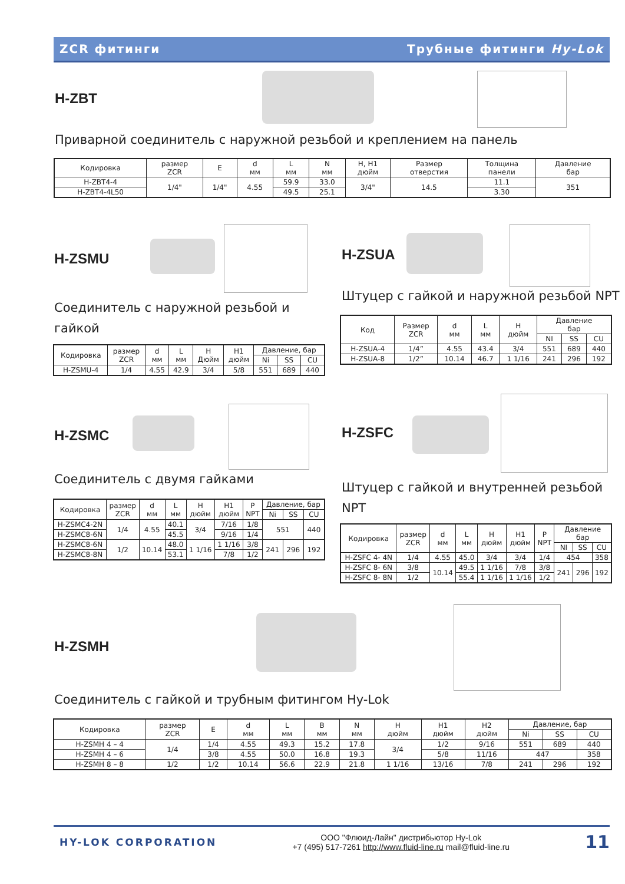ZCR фитинги Трубные фитинги Hy-Lok
H-ZBT
Приварной соединитель с наружной резьбой и креплением на панель
| Кодировка | размер ZCR | E | d мм | L мм | N мм | H, H1 дюйм | Размер отверстия | Толщина панели | Давление бар |
| --- | --- | --- | --- | --- | --- | --- | --- | --- | --- |
| H-ZBT4-4 | 1/4" | 1/4" | 4.55 | 59.9 | 33.0 | 3/4" | 14.5 | 11.1 | 351 |
| H-ZBT4-4L50 | | | | 49.5 | 25.1 | | | 3.30 | |
H-ZSMU
Соединитель с наружной резьбой и гайкой
| Кодировка | размер ZCR | d мм | L мм | H Дюйм | H1 дюйм | Давление, бар | | |
| --- | --- | --- | --- | --- | --- | --- | --- | --- |
| | | | | | | Ni | SS | CU |
| H-ZSMU-4 | 1/4 | 4.55 | 42.9 | 3/4 | 5/8 | 551 | 689 | 440 |
H-ZSUA
Штуцер с гайкой и наружной резьбой NPT
| Код | Размер ZCR | d мм | L мм | H дюйм | Давление бар | | |
| --- | --- | --- | --- | --- | --- | --- | --- |
| | | | | | NI | SS | CU |
| H-ZSUA-4 | 1/4” | 4.55 | 43.4 | 3/4 | 551 | 689 | 440 |
| H-ZSUA-8 | 1/2” | 10.14 | 46.7 | 1 1/16 | 241 | 296 | 192 |
H-ZSMC
Соединитель с двумя гайками
| Кодировка | размер ZCR | d мм | L мм | H дюйм | H1 дюйм | P NPT | Давление, бар | | |
| --- | --- | --- | --- | --- | --- | --- | --- | --- | --- |
| | | | | | | | Ni | SS | CU |
| H-ZSMC4-2N | 1/4 | 4.55 | 40.1 | 3/4 | 7/16 | 1/8 | 551 | | 440 |
| H-ZSMC8-6N | | | 45.5 | | 9/16 | 1/4 | | | |
| H-ZSMC8-6N | 1/2 | 10.14 | 48.0 | 1 1/16 | 1 1/16 | 3/8 | 241 | 296 | 192 |
| H-ZSMC8-8N | | | 53.1 | | 7/8 | 1/2 | | | |
H-ZSFC
Штуцер с гайкой и внутренней резьбой NPT
| Кодировка | размер ZCR | d мм | L мм | H дюйм | H1 дюйм | P NPT | Давление бар | | |
| --- | --- | --- | --- | --- | --- | --- | --- | --- | --- |
| | | | | | | | NI | SS | CU |
| H-ZSFC 4- 4N | 1/4 | 4.55 | 45.0 | 3/4 | 3/4 | 1/4 | 454 | | 358 |
| H-ZSFC 8- 6N | 3/8 | 10.14 | 49.5 | 1 1/16 | 7/8 | 3/8 | 241 | 296 | 192 |
| H-ZSFC 8- 8N | 1/2 | | 55.4 | 1 1/16 | 1 1/16 | 1/2 | | | |
H-ZSMH
Соединитель с гайкой и трубным фитингом Hy-Lok
| Кодировка | размер ZCR | E | d мм | L мм | B мм | N мм | H дюйм | H1 дюйм | H2 дюйм | Давление, бар | | |
| --- | --- | --- | --- | --- | --- | --- | --- | --- | --- | --- | --- | --- |
| | | | | | | | | | | Ni | SS | CU |
| H-ZSMH 4 – 4 | 1/4 | 1/4 | 4.55 | 49.3 | 15.2 | 17.8 | 3/4 | 1/2 | 9/16 | 551 | 689 | 440 |
| H-ZSMH 4 – 6 | | 3/8 | 4.55 | 50.0 | 16.8 | 19.3 | | 5/8 | 11/16 | 447 | | 358 |
| H-ZSMH 8 – 8 | 1/2 | 1/2 | 10.14 | 56.6 | 22.9 | 21.8 | 1 1/16 | 13/16 | 7/8 | 241 | 296 | 192 |
HY-LOK CORPORATION
ООО "Флюид-Лайн" дистрибьютор Hy-Lok
+7 (495) 517-7261 http://www.fluid-line.ru mail@fluid-line.ru
11